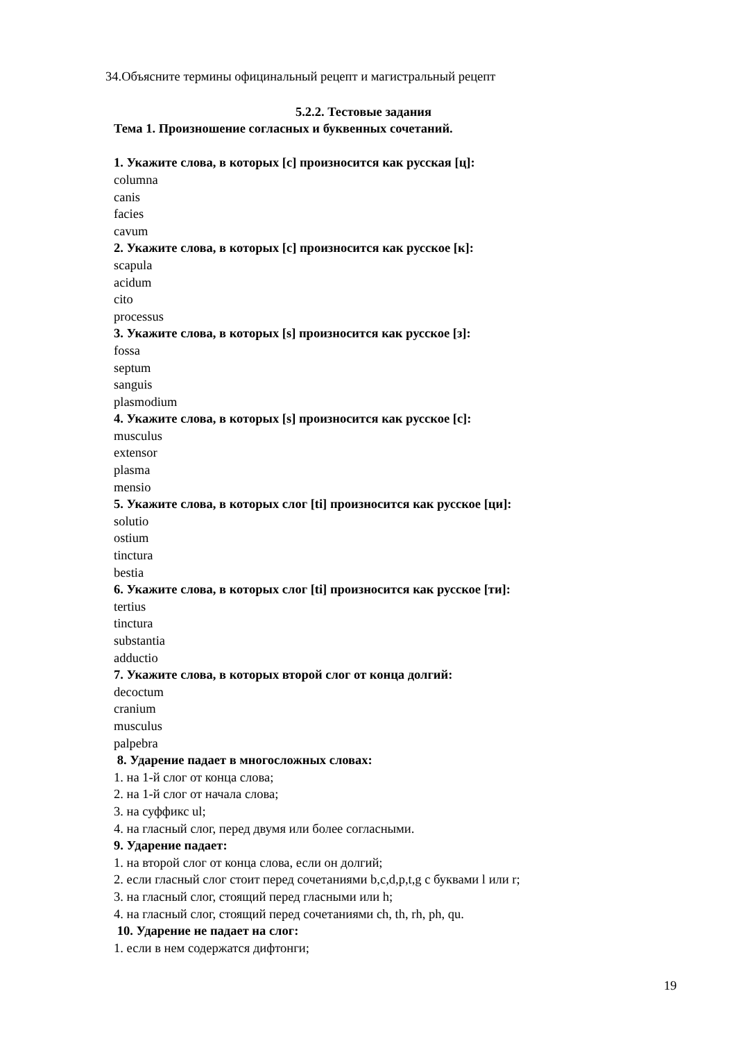34.Объясните термины официнальный рецепт и магистральный рецепт
5.2.2. Тестовые задания
Тема 1. Произношение согласных и буквенных сочетаний.
1. Укажите слова, в которых [c] произносится как русская [ц]:
columna
canis
facies
cavum
2. Укажите слова, в которых [c] произносится как русское [к]:
scapula
acidum
cito
processus
3. Укажите слова, в которых [s] произносится как русское [з]:
fossa
septum
sanguis
plasmodium
4. Укажите слова, в которых [s] произносится как русское [с]:
musculus
extensor
plasma
mensio
5. Укажите слова, в которых слог [ti] произносится как русское [ци]:
solutio
ostium
tinctura
bestia
6. Укажите слова, в которых слог [ti] произносится как русское [ти]:
tertius
tinctura
substantia
adductio
7. Укажите слова, в которых второй слог от конца долгий:
decoctum
cranium
musculus
palpebra
8. Ударение падает в многосложных словах:
1. на 1-й слог от конца слова;
2. на 1-й слог от начала слова;
3. на суффикс ul;
4. на гласный слог, перед двумя или более согласными.
9. Ударение падает:
1. на второй слог от конца слова, если он долгий;
2. если гласный слог стоит перед сочетаниями b,c,d,p,t,g с буквами l или r;
3. на гласный слог, стоящий перед гласными или h;
4. на гласный слог, стоящий перед сочетаниями ch, th, rh, ph, qu.
10. Ударение не падает на слог:
1. если в нем содержатся дифтонги;
19